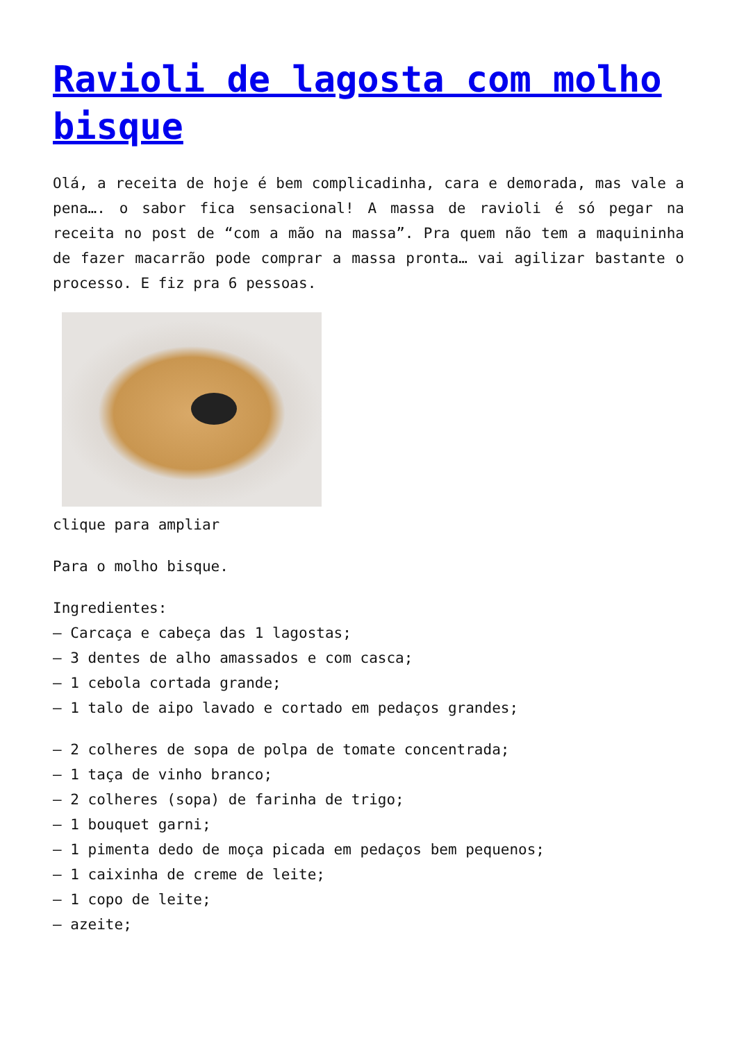Ravioli de lagosta com molho bisque
Olá, a receita de hoje é bem complicadinha, cara e demorada, mas vale a pena…. o sabor fica sensacional! A massa de ravioli é só pegar na receita no post de “com a mão na massa”. Pra quem não tem a maquininha de fazer macarrão pode comprar a massa pronta… vai agilizar bastante o processo. E fiz pra 6 pessoas.
clique para ampliar
Para o molho bisque.
Ingredientes:
– Carcaça e cabeça das 1 lagostas;
– 3 dentes de alho amassados e com casca;
– 1 cebola cortada grande;
– 1 talo de aipo lavado e cortado em pedaços grandes;
– 2 colheres de sopa de polpa de tomate concentrada;
– 1 taça de vinho branco;
– 2 colheres (sopa) de farinha de trigo;
– 1 bouquet garni;
– 1 pimenta dedo de moça picada em pedaços bem pequenos;
– 1 caixinha de creme de leite;
– 1 copo de leite;
– azeite;